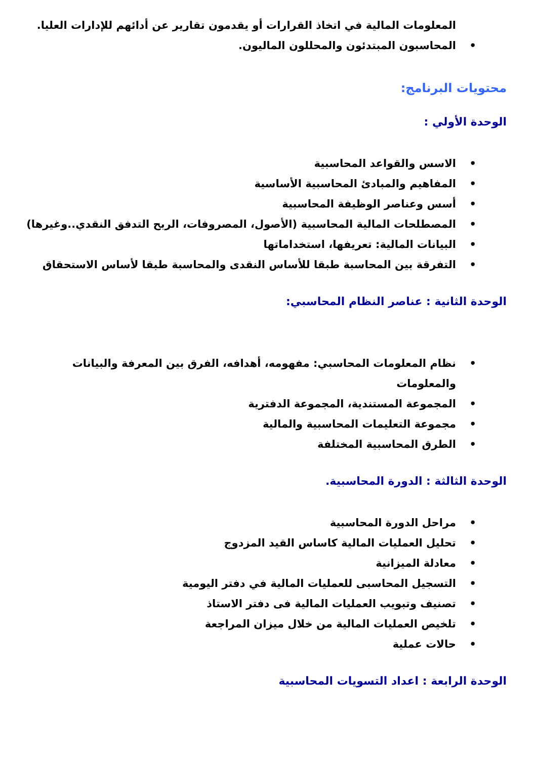المعلومات المالية في اتخاذ القرارات أو يقدمون تقارير عن أدائهم للإدارات العليا.
• المحاسبون المبتدئون والمحللون الماليون.
محتويات البرنامج:
الوحدة الأولي :
• الاسس والقواعد المحاسبية
• المفاهيم والمبادئ المحاسبية الأساسية
• أسس وعناصر الوظيفة المحاسبية
• المصطلحات المالية المحاسبية (الأصول، المصروفات، الربح التدفق النقدي..وغيرها)
• البيانات المالية: تعريفها، استخداماتها
• التفرقة بين المحاسبة طبقا للأساس النقدى والمحاسبة طبقا لأساس الاستحقاق
الوحدة الثانية : عناصر النظام المحاسبي:
• نظام المعلومات المحاسبي: مفهومه، أهدافه، الفرق بين المعرفة والبيانات والمعلومات
• المجموعة المستندية، المجموعة الدفترية
• مجموعة التعليمات المحاسبية والمالية
• الطرق المحاسبية المختلفة
الوحدة الثالثة : الدورة المحاسبية.
• مراحل الدورة المحاسبية
• تحليل العمليات المالية كاساس القيد المزدوج
• معادلة الميزانية
• التسجيل المحاسبى للعمليات المالية في دفتر اليومية
• تصنيف وتبويب العمليات المالية فى دفتر الاستاذ
• تلخيص العمليات المالية من خلال ميزان المراجعة
• حالات عملية
الوحدة الرابعة : اعداد التسويات المحاسبية